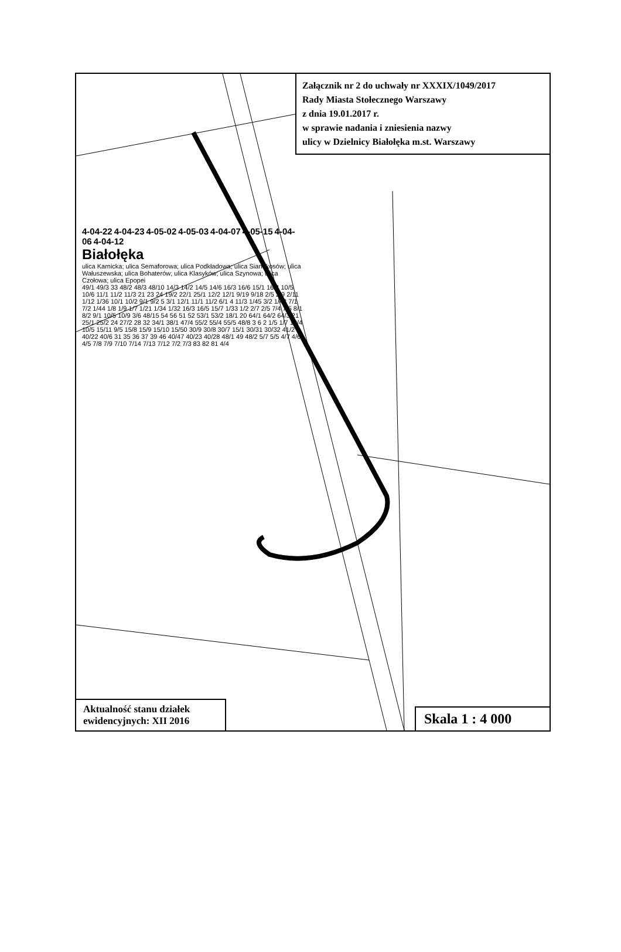Załącznik nr 2 do uchwały nr XXXIX/1049/2017
Rady Miasta Stołecznego Warszawy
z dnia 19.01.2017 r.
w sprawie nadania i zniesienia nazwy
ulicy w Dzielnicy Białołęka m.st. Warszawy
4-04-22 4-04-23 4-05-02 4-05-03 4-04-07 4-05-15 4-04-06 4-04-12
Białołęka
ulica Karnicka; ulica Semaforowa; ulica Podkładowa; ulica Sianokosów; ulica Wałuszewska; ulica Bohaterów; ulica Klasyków; ulica Szynowa; ulica Czołowa; ulica Epopei
49/1 49/3 33 48/2 48/3 48/10 14/3 14/2 14/5 14/6 16/3 16/6 15/1 16/4 10/5 10/6 11/1 11/2 11/3 21 23 24 19/2 22/1 25/1 12/2 12/1 9/19 9/18 2/5 2/9 2/11 1/12 1/36 10/1 10/2 9/1 9/2 5 3/1 12/1 11/1 11/2 6/1 4 11/3 1/45 3/2 1/43 7/1 7/2 1/44 1/8 1/9 1/7 1/21 1/34 1/32 16/3 16/5 15/7 1/33 1/2 2/7 2/5 7/4 7/5 8/1 8/2 9/1 10/5 10/9 3/6 48/15 54 56 51 52 53/1 53/2 18/1 20 64/1 64/2 64/3 21 25/1 25/2 24 27/2 28 32 34/1 38/1 47/4 55/2 55/4 55/5 48/8 3 6 2 1/5 1/7 10/4 10/5 15/11 9/5 15/8 15/9 15/10 15/50 30/9 30/8 30/7 15/1 30/31 30/32 41/2 40/22 40/6 31 35 36 37 39 46 40/47 40/23 40/28 48/1 49 48/2 5/7 5/5 4/7 4/6 4/5 7/8 7/9 7/10 7/14 7/13 7/12 7/2 7/3 83 82 81 4/4
Aktualność stanu działek ewidencyjnych: XII 2016
Skala 1 : 4 000